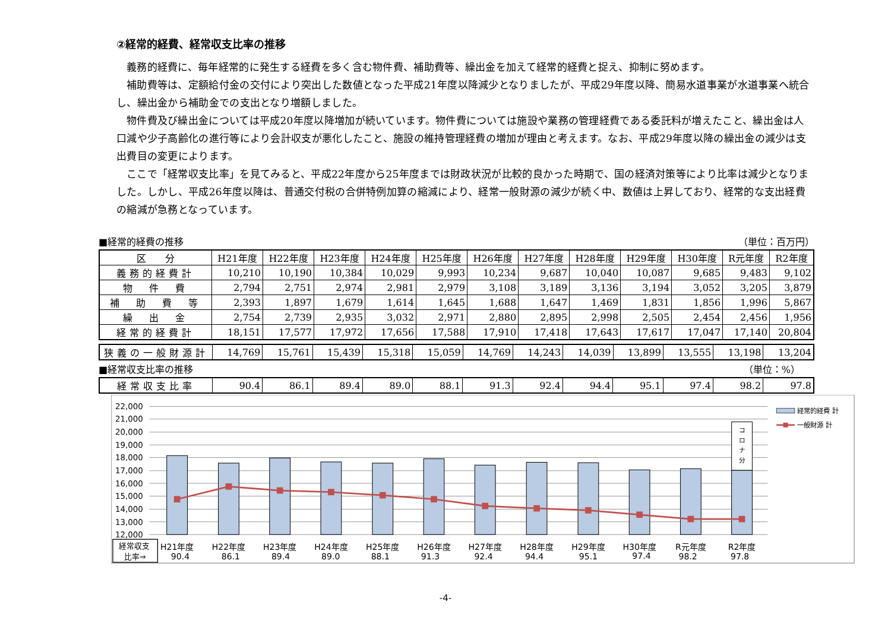②経常的経費、経常収支比率の推移
義務的経費に、毎年経常的に発生する経費を多く含む物件費、補助費等、繰出金を加えて経常的経費と捉え、抑制に努めます。
補助費等は、定額給付金の交付により突出した数値となった平成21年度以降減少となりましたが、平成29年度以降、簡易水道事業が水道事業へ統合し、繰出金から補助金での支出となり増額しました。
物件費及び繰出金については平成20年度以降増加が続いています。物件費については施設や業務の管理経費である委託料が増えたこと、繰出金は人口減や少子高齢化の進行等により会計収支が悪化したこと、施設の維持管理経費の増加が理由と考えます。なお、平成29年度以降の繰出金の減少は支出費目の変更によります。
ここで「経常収支比率」を見てみると、平成22年度から25年度までは財政状況が比較的良かった時期で、国の経済対策等により比率は減少となりました。しかし、平成26年度以降は、普通交付税の合併特例加算の縮減により、経常一般財源の減少が続く中、数値は上昇しており、経常的な支出経費の縮減が急務となっています。
■経常的経費の推移 （単位：百万円）
| 区 分 | H21年度 | H22年度 | H23年度 | H24年度 | H25年度 | H26年度 | H27年度 | H28年度 | H29年度 | H30年度 | R元年度 | R2年度 |
| --- | --- | --- | --- | --- | --- | --- | --- | --- | --- | --- | --- | --- |
| 義務的経費計 | 10,210 | 10,190 | 10,384 | 10,029 | 9,993 | 10,234 | 9,687 | 10,040 | 10,087 | 9,685 | 9,483 | 9,102 |
| 物 件 費 | 2,794 | 2,751 | 2,974 | 2,981 | 2,979 | 3,108 | 3,189 | 3,136 | 3,194 | 3,052 | 3,205 | 3,879 |
| 補 助 費 等 | 2,393 | 1,897 | 1,679 | 1,614 | 1,645 | 1,688 | 1,647 | 1,469 | 1,831 | 1,856 | 1,996 | 5,867 |
| 繰 出 金 | 2,754 | 2,739 | 2,935 | 3,032 | 2,971 | 2,880 | 2,895 | 2,998 | 2,505 | 2,454 | 2,456 | 1,956 |
| 経常的経費計 | 18,151 | 17,577 | 17,972 | 17,656 | 17,588 | 17,910 | 17,418 | 17,643 | 17,617 | 17,047 | 17,140 | 20,804 |
| 狭義の一般財源計 | 14,769 | 15,761 | 15,439 | 15,318 | 15,059 | 14,769 | 14,243 | 14,039 | 13,899 | 13,555 | 13,198 | 13,204 |
■経常収支比率の推移 （単位：%）　　
| 経常収支比率 | 90.4 | 86.1 | 89.4 | 89.0 | 88.1 | 91.3 | 92.4 | 94.4 | 95.1 | 97.4 | 98.2 | 97.8 |
22,000
21,000
20,000
19,000
18,000
17,000
16,000
15,000
14,000
13,000
12,000
コ
ロ
ナ
分
経常的経費 計
一般財源 計
経常収支
比率⇒
H21年度
90.4
H22年度
86.1
H23年度
89.4
H24年度
89.0
H25年度
88.1
H26年度
91.3
H27年度
92.4
H28年度
94.4
H29年度
95.1
H30年度
97.4
R元年度
98.2
R2年度
97.8
-4-